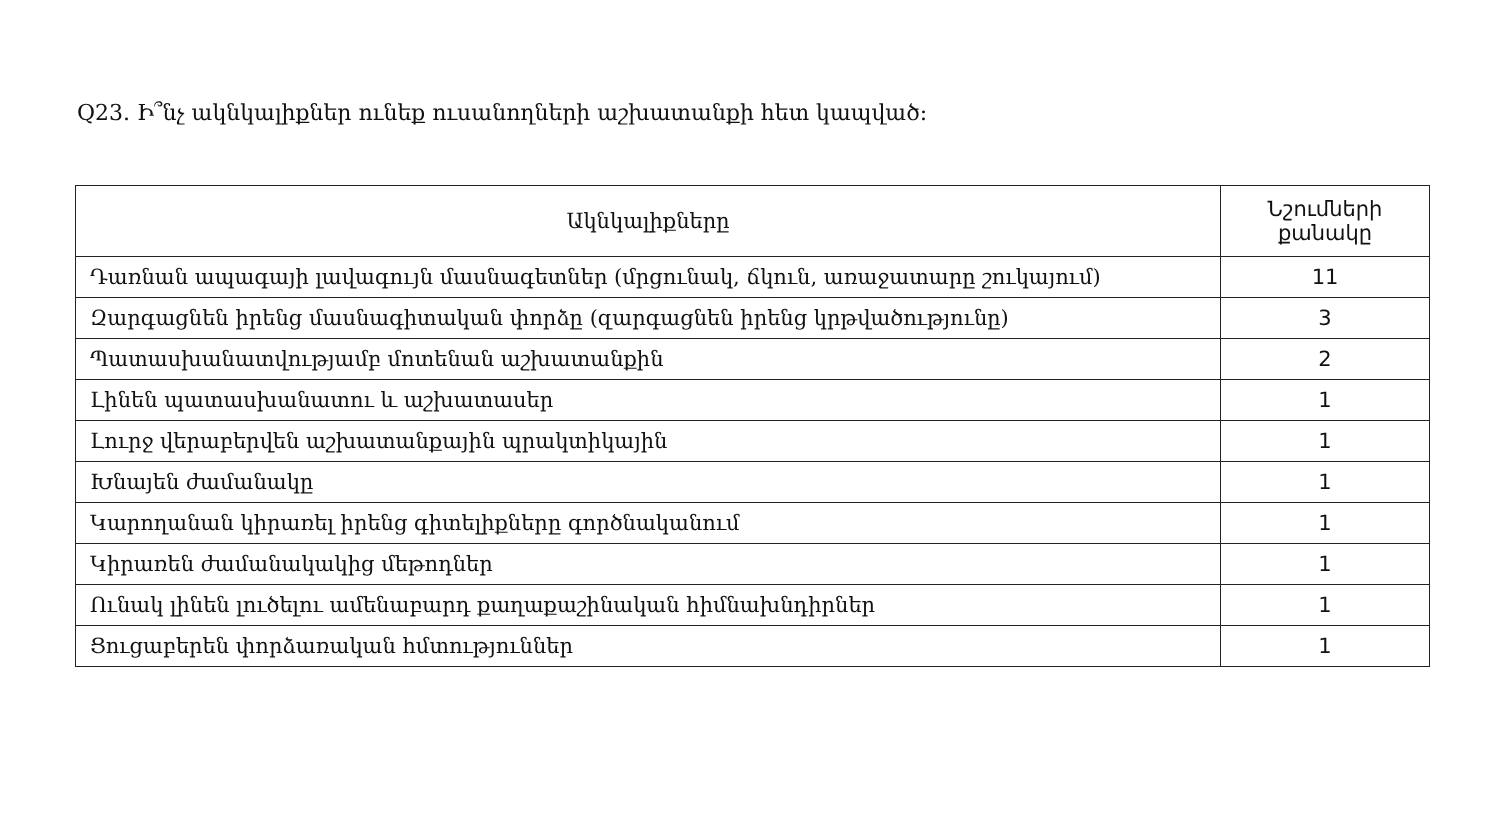Q23. Ի՞նչ ակնկալիքներ ունեք ուսանողների աշխատանքի հետ կապված:
| Ակնկալիքները | Նշումների քանակը |
| --- | --- |
| Դառնան ապագայի լավագույն մասնագետներ (մրցունակ, ճկուն, առաջատարը շուկայում) | 11 |
| Զարգացնեն իրենց մասնագիտական փորձը (զարգացնեն իրենց կրթվածությունը) | 3 |
| Պատասխանատվությամբ մոտենան աշխատանքին | 2 |
| Լինեն պատասխանատու և աշխատասեր | 1 |
| Լուրջ վերաբերվեն աշխատանքային պրակտիկային | 1 |
| Խնայեն ժամանակը | 1 |
| Կարողանան կիրառել իրենց գիտելիքները գործնականում | 1 |
| Կիրառեն ժամանակակից մեթոդներ | 1 |
| Ունակ լինեն լուծելու ամենաբարդ քաղաքաշինական հիմնախնդիրներ | 1 |
| Ցուցաբերեն փորձառական հմտություններ | 1 |